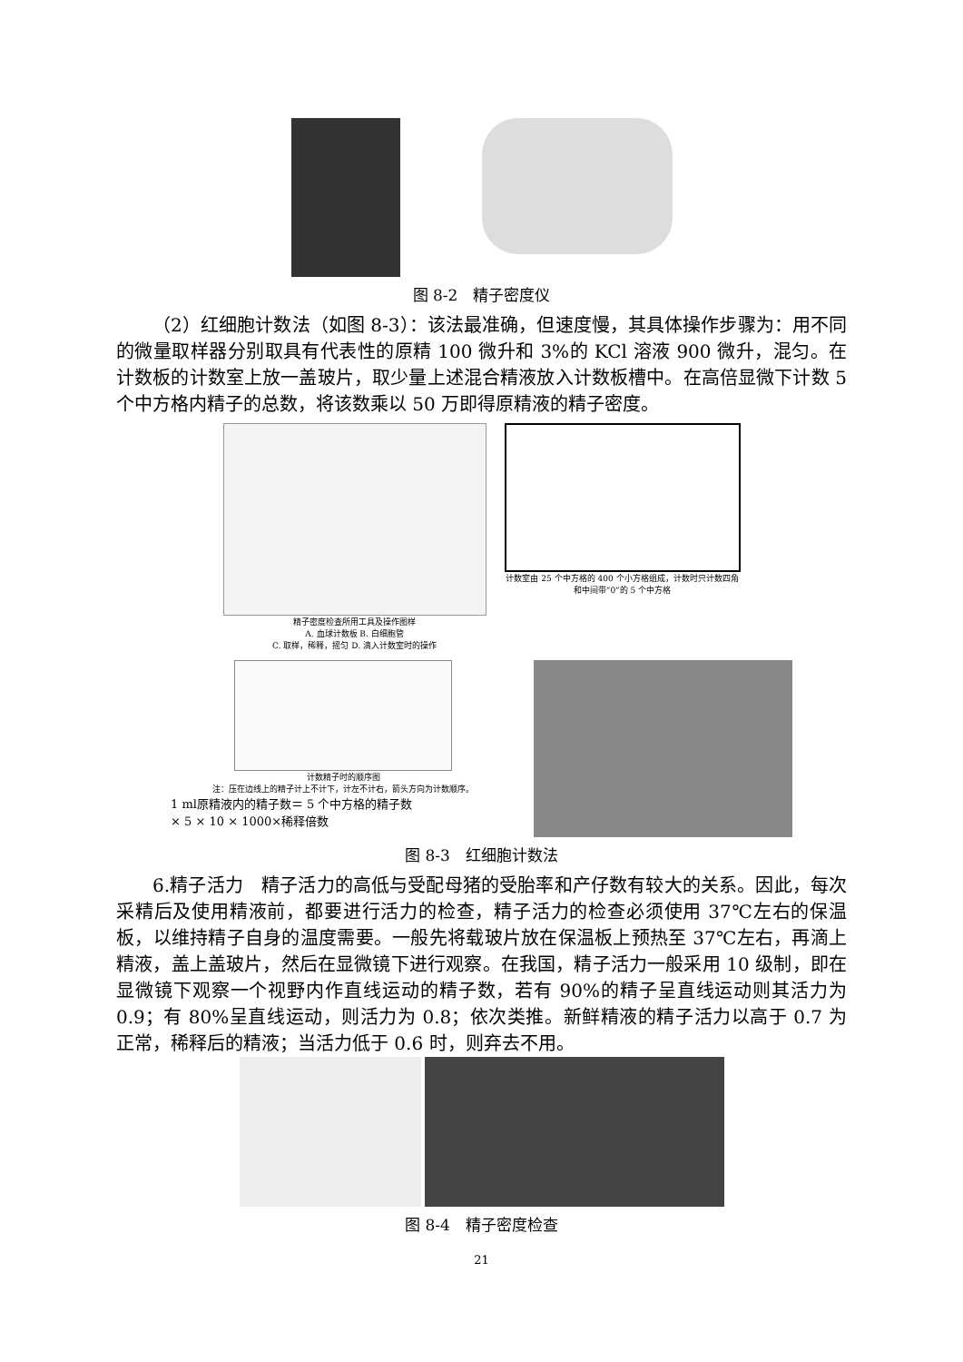图 8-2　精子密度仪
（2）红细胞计数法（如图 8-3）：该法最准确，但速度慢，其具体操作步骤为：用不同的微量取样器分别取具有代表性的原精 100 微升和 3%的 KCl 溶液 900 微升，混匀。在计数板的计数室上放一盖玻片，取少量上述混合精液放入计数板槽中。在高倍显微下计数 5 个中方格内精子的总数，将该数乘以 50 万即得原精液的精子密度。
精子密度检查所用工具及操作图样
A. 血球计数板 B. 白细胞管
C. 取样，稀释，摇匀 D. 滴入计数室时的操作
计数室由 25 个中方格的 400 个小方格组成，计数时只计数四角和中间带“0”的 5 个中方格
计数精子时的顺序图
注：压在边线上的精子计上不计下，计左不计右，箭头方向为计数顺序。
1 ml原精液内的精子数＝ 5 个中方格的精子数
× 5 × 10 × 1000×稀释倍数
图 8-3　红细胞计数法
6.精子活力　精子活力的高低与受配母猪的受胎率和产仔数有较大的关系。因此，每次采精后及使用精液前，都要进行活力的检查，精子活力的检查必须使用 37℃左右的保温板，以维持精子自身的温度需要。一般先将载玻片放在保温板上预热至 37℃左右，再滴上精液，盖上盖玻片，然后在显微镜下进行观察。在我国，精子活力一般采用 10 级制，即在显微镜下观察一个视野内作直线运动的精子数，若有 90%的精子呈直线运动则其活力为 0.9；有 80%呈直线运动，则活力为 0.8；依次类推。新鲜精液的精子活力以高于 0.7 为正常，稀释后的精液；当活力低于 0.6 时，则弃去不用。
图 8-4　精子密度检查
21